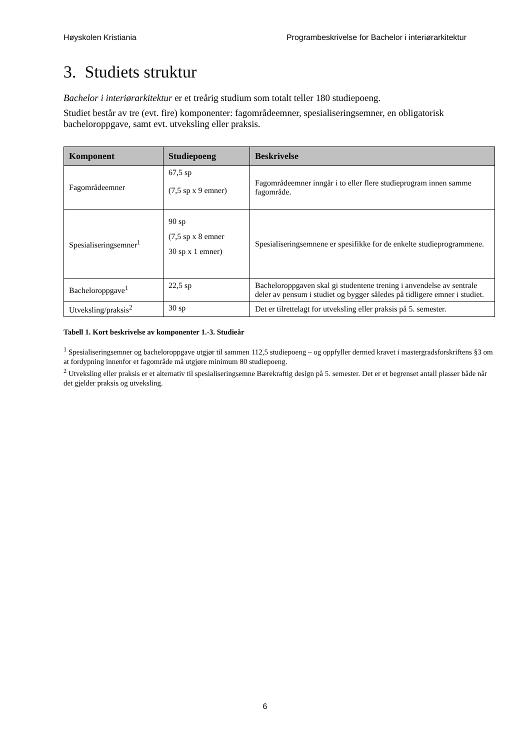Høyskolen Kristiania Programbeskrivelse for Bachelor i interiørarkitektur
3. Studiets struktur
Bachelor i interiørarkitektur er et treårig studium som totalt teller 180 studiepoeng.
Studiet består av tre (evt. fire) komponenter: fagområdeemner, spesialiseringsemner, en obligatorisk bacheloroppgave, samt evt. utveksling eller praksis.
| Komponent | Studiepoeng | Beskrivelse |
| --- | --- | --- |
| Fagområdeemner | 67,5 sp (7,5 sp x 9 emner) | Fagområdeemner inngår i to eller flere studieprogram innen samme fagområde. |
| Spesialiseringsemner<sup>1</sup> | 90 sp (7,5 sp x 8 emner 30 sp x 1 emner) | Spesialiseringsemnene er spesifikke for de enkelte studieprogrammene. |
| Bacheloroppgave<sup>1</sup> | 22,5 sp | Bacheloroppgaven skal gi studentene trening i anvendelse av sentrale deler av pensum i studiet og bygger således på tidligere emner i studiet. |
| Utveksling/praksis<sup>2</sup> | 30 sp | Det er tilrettelagt for utveksling eller praksis på 5. semester. |
Tabell 1. Kort beskrivelse av komponenter 1.-3. Studieår
<sup>1</sup> Spesialiseringsemner og bacheloroppgave utgjør til sammen 112,5 studiepoeng – og oppfyller dermed kravet i mastergradsforskriftens §3 om at fordypning innenfor et fagområde må utgjøre minimum 80 studiepoeng.
<sup>2</sup> Utveksling eller praksis er et alternativ til spesialiseringsemne Bærekraftig design på 5. semester. Det er et begrenset antall plasser både når det gjelder praksis og utveksling.
6